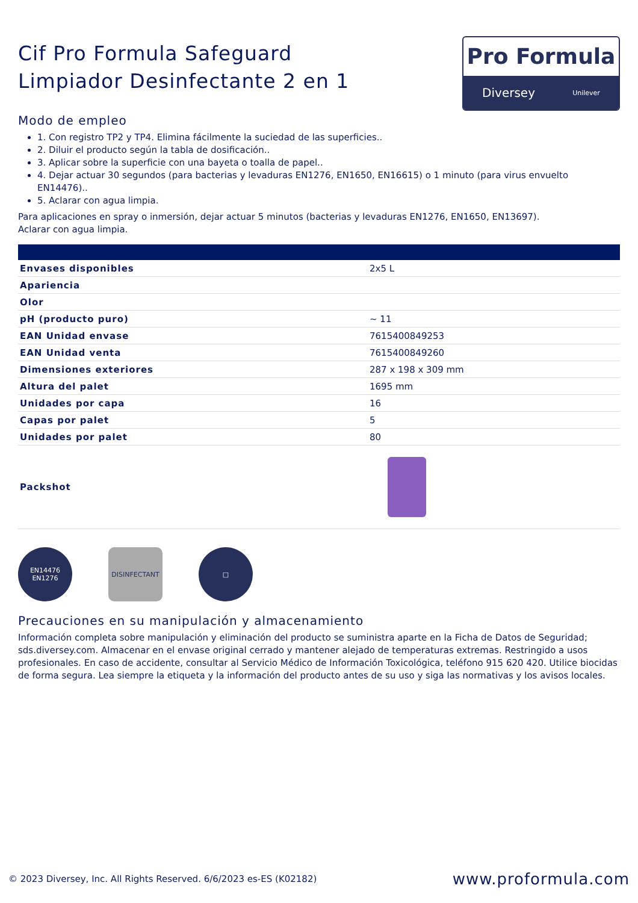Cif Pro Formula Safeguard
Limpiador Desinfectante 2 en 1
Pro Formula
Diversey Unilever
Modo de empleo
1. Con registro TP2 y TP4. Elimina fácilmente la suciedad de las superficies..
2. Diluir el producto según la tabla de dosificación..
3. Aplicar sobre la superficie con una bayeta o toalla de papel..
4. Dejar actuar 30 segundos (para bacterias y levaduras EN1276, EN1650, EN16615) o 1 minuto (para virus envuelto EN14476)..
5. Aclarar con agua limpia.
Para aplicaciones en spray o inmersión, dejar actuar 5 minutos (bacterias y levaduras EN1276, EN1650, EN13697).
Aclarar con agua limpia.
| Envases disponibles | 2x5 L |
| Apariencia | |
| Olor | |
| pH (producto puro) | ~ 11 |
| EAN Unidad envase | 7615400849253 |
| EAN Unidad venta | 7615400849260 |
| Dimensiones exteriores | 287 x 198 x 309 mm |
| Altura del palet | 1695 mm |
| Unidades por capa | 16 |
| Capas por palet | 5 |
| Unidades por palet | 80 |
| Packshot | |
EN14476 EN1276
DISINFECTANT □
Precauciones en su manipulación y almacenamiento
Información completa sobre manipulación y eliminación del producto se suministra aparte en la Ficha de Datos de Seguridad; sds.diversey.com. Almacenar en el envase original cerrado y mantener alejado de temperaturas extremas. Restringido a usos profesionales. En caso de accidente, consultar al Servicio Médico de Información Toxicológica, teléfono 915 620 420. Utilice biocidas de forma segura. Lea siempre la etiqueta y la información del producto antes de su uso y siga las normativas y los avisos locales.
© 2023 Diversey, Inc. All Rights Reserved. 6/6/2023 es-ES (K02182) www.proformula.com